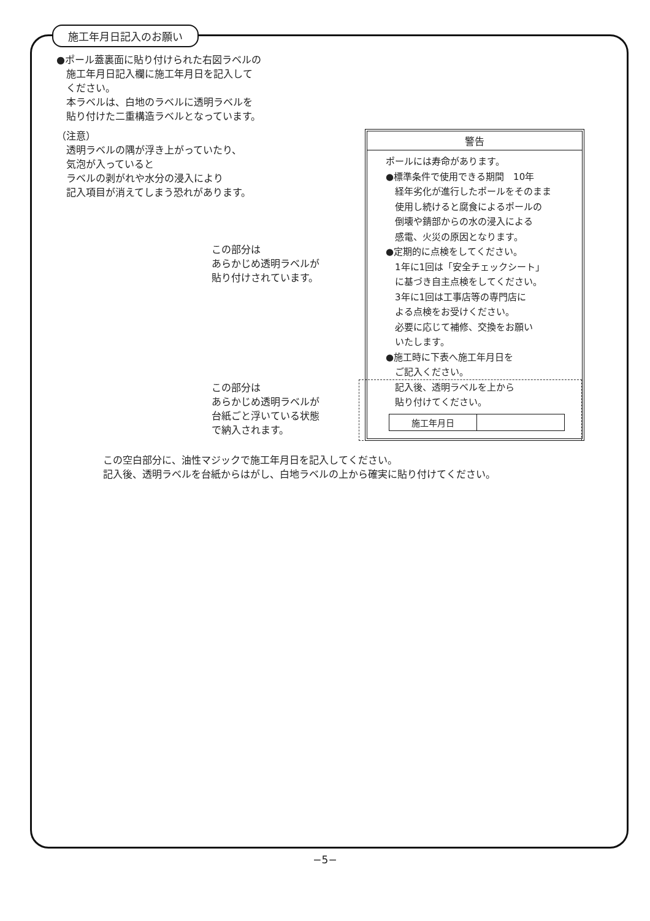施工年月日記入のお願い
●ポール蓋裏面に貼り付けられた右図ラベルの
　施工年月日記入欄に施工年月日を記入して
　ください。
　本ラベルは、白地のラベルに透明ラベルを
　貼り付けた二重構造ラベルとなっています。
（注意）
　透明ラベルの隅が浮き上がっていたり、
　気泡が入っていると
　ラベルの剥がれや水分の浸入により
　記入項目が消えてしまう恐れがあります。
この部分は
あらかじめ透明ラベルが
貼り付けされています。
この部分は
あらかじめ透明ラベルが
台紙ごと浮いている状態
で納入されます。
警告
ポールには寿命があります。
●標準条件で使用できる期間　10年
　経年劣化が進行したポールをそのまま
　使用し続けると腐食によるポールの
　倒壊や錆部からの水の浸入による
　感電、火災の原因となります。
●定期的に点検をしてください。
　1年に1回は「安全チェックシート」
　に基づき自主点検をしてください。
　3年に1回は工事店等の専門店に
　よる点検をお受けください。
　必要に応じて補修、交換をお願い
　いたします。
●施工時に下表へ施工年月日を
　ご記入ください。
　記入後、透明ラベルを上から
　貼り付けてください。
| 施工年月日 | |
この空白部分に、油性マジックで施工年月日を記入してください。
記入後、透明ラベルを台紙からはがし、白地ラベルの上から確実に貼り付けてください。
−5−